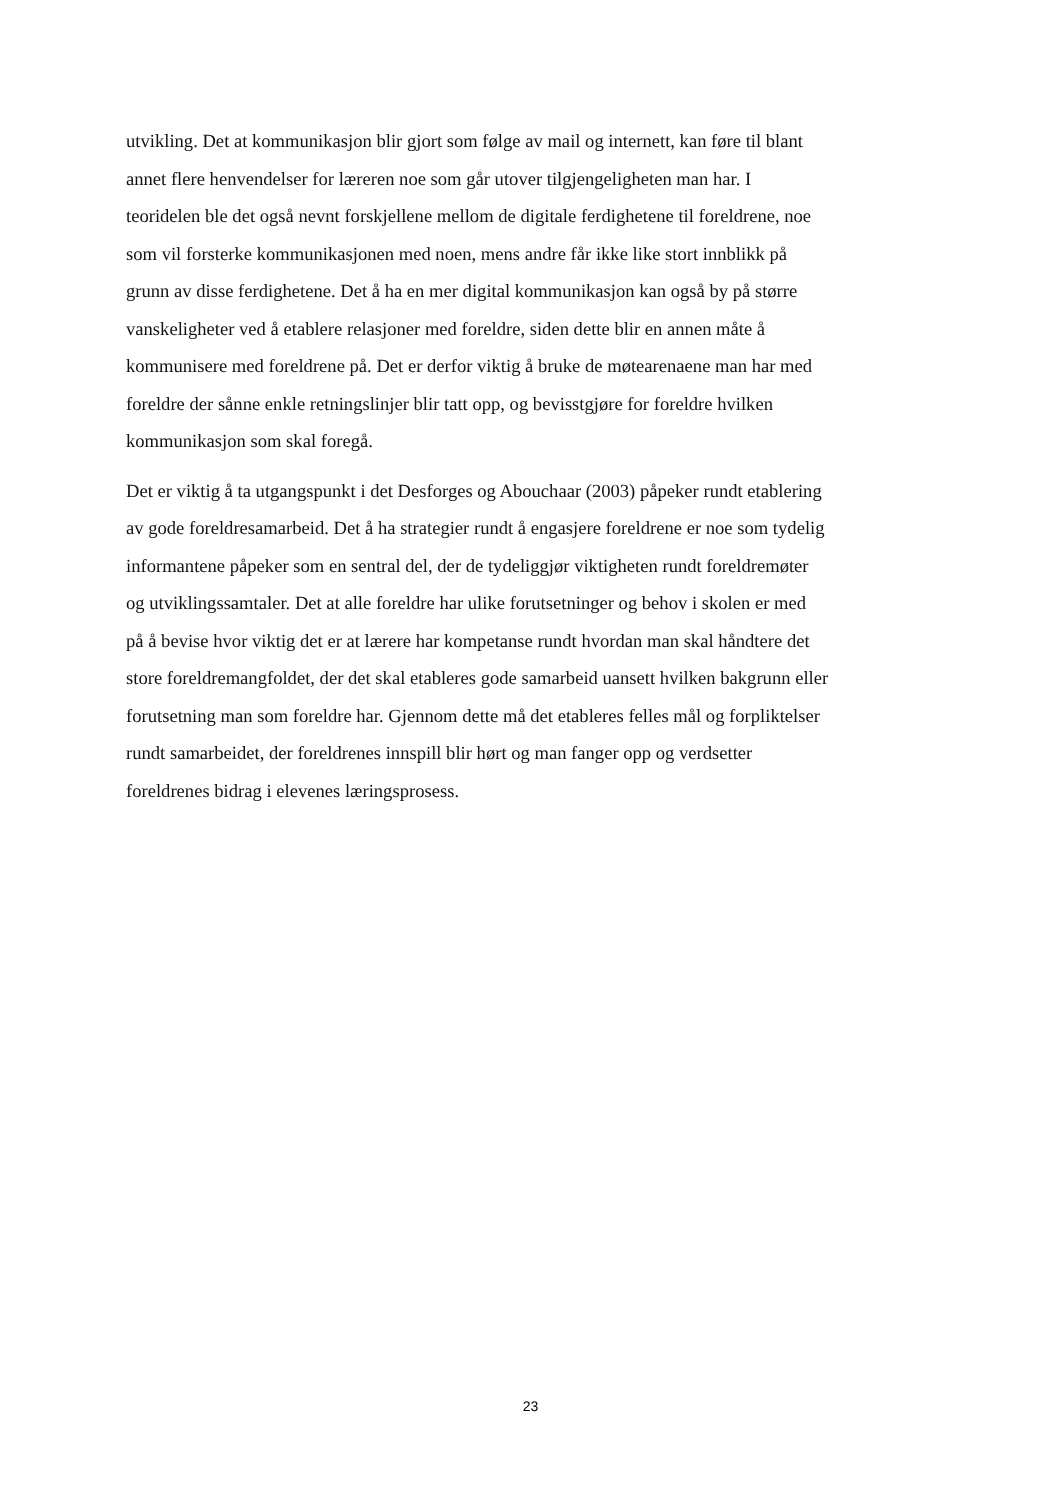utvikling. Det at kommunikasjon blir gjort som følge av mail og internett, kan føre til blant
annet flere henvendelser for læreren noe som går utover tilgjengeligheten man har. I
teoridelen ble det også nevnt forskjellene mellom de digitale ferdighetene til foreldrene, noe
som vil forsterke kommunikasjonen med noen, mens andre får ikke like stort innblikk på
grunn av disse ferdighetene. Det å ha en mer digital kommunikasjon kan også by på større
vanskeligheter ved å etablere relasjoner med foreldre, siden dette blir en annen måte å
kommunisere med foreldrene på. Det er derfor viktig å bruke de møtearenaene man har med
foreldre der sånne enkle retningslinjer blir tatt opp, og bevisstgjøre for foreldre hvilken
kommunikasjon som skal foregå.
Det er viktig å ta utgangspunkt i det Desforges og Abouchaar (2003) påpeker rundt etablering
av gode foreldresamarbeid. Det å ha strategier rundt å engasjere foreldrene er noe som tydelig
informantene påpeker som en sentral del, der de tydeliggjør viktigheten rundt foreldremøter
og utviklingssamtaler. Det at alle foreldre har ulike forutsetninger og behov i skolen er med
på å bevise hvor viktig det er at lærere har kompetanse rundt hvordan man skal håndtere det
store foreldremangfoldet, der det skal etableres gode samarbeid uansett hvilken bakgrunn eller
forutsetning man som foreldre har. Gjennom dette må det etableres felles mål og forpliktelser
rundt samarbeidet, der foreldrenes innspill blir hørt og man fanger opp og verdsetter
foreldrenes bidrag i elevenes læringsprosess.
23